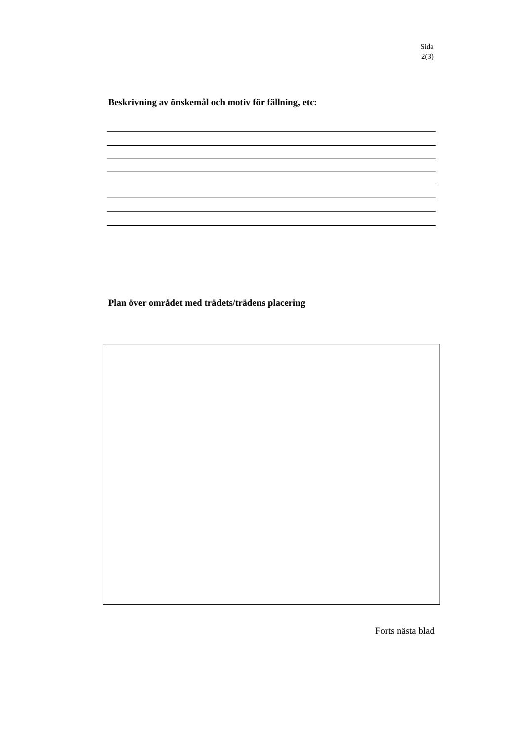Sida
2(3)
Beskrivning av önskemål och motiv för fällning, etc:
Plan över området med trädets/trädens placering
Forts nästa blad